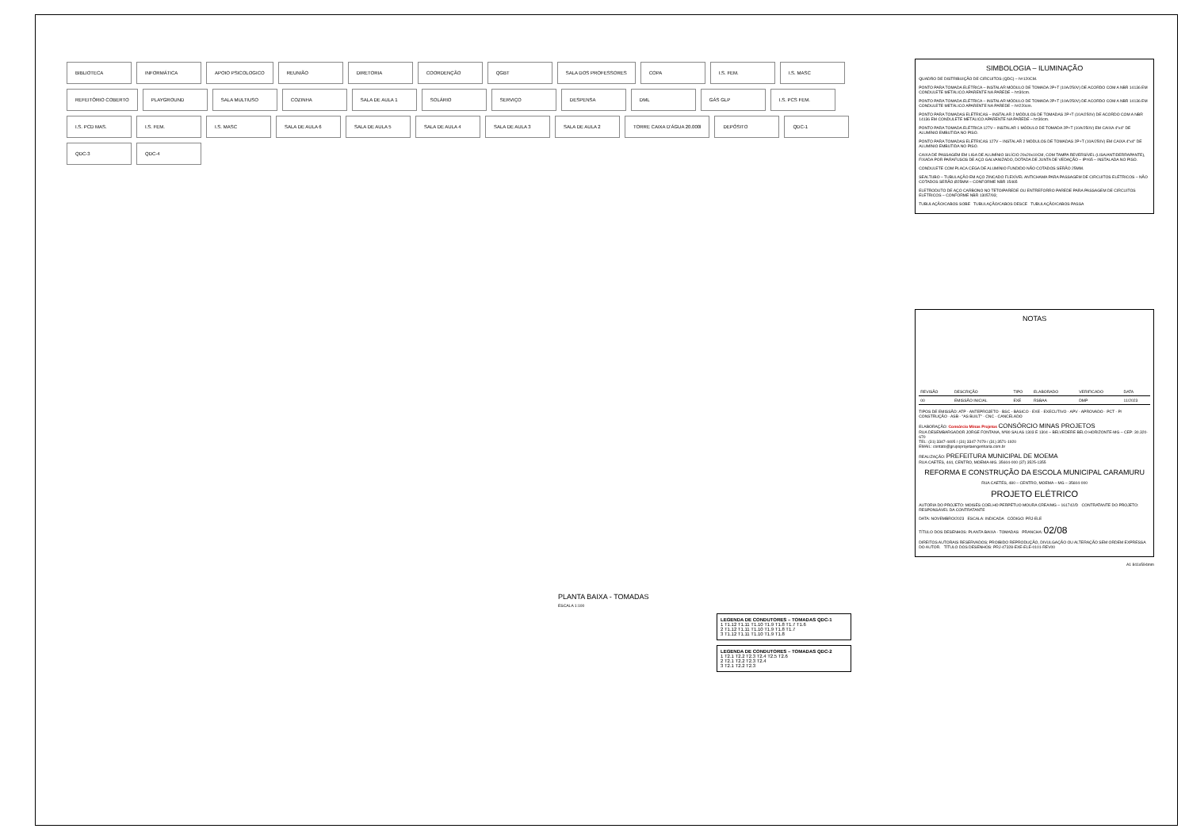BIBLIOTECA INFORMÁTICA APOIO PSICOLOGICO REUNIÃO DIRETORIA COORDENÇÃO QGBT SALA DOS PROFESSORES COPA I.S. FEM. I.S. MASC REFEITÓRIO COBERTO PLAYGROUND SALA MULTIUSO COZINHA SALA DE AULA 1 SOLÁRIO SERVIÇO DESPENSA DML GÁS GLP I.S. PCS FEM. I.S. PCD MAS. I.S. FEM. I.S. MASC SALA DE AULA 6 SALA DE AULA 5 SALA DE AULA 4 SALA DE AULA 3 SALA DE AULA 2 TORRE CAIXA D'ÁGUA 20.000l DEPÓSITO QDC-1 QDC-3 QDC-4
PLANTA BAIXA - TOMADAS
ESCALA 1:100
LEGENDA DE CONDUTORES – TOMADAS QDC-1
1 T1.12 T1.11 T1.10 T1.9 T1.8 T1.7 T1.6
2 T1.12 T1.11 T1.10 T1.9 T1.8 T1.7
3 T1.12 T1.11 T1.10 T1.9 T1.8
LEGENDA DE CONDUTORES – TOMADAS QDC-2
1 T2.1 T2.2 T2.3 T2.4 T2.5 T2.6
2 T2.1 T2.2 T2.3 T2.4
3 T2.1 T2.2 T2.3
SIMBOLOGIA – ILUMINAÇÃO
QUADRO DE DISTRIBUIÇÃO DE CIRCUITOS (QDC) – h=120CM.
PONTO PARA TOMADA ELÉTRICA – INSTALAR MÓDULO DE TOMADA 2P+T (10A/250V) DE ACORDO COM A NBR 14136 EM CONDULETE METÁLICO APARENTE NA PAREDE – h=30cm.
PONTO PARA TOMADA ELÉTRICA – INSTALAR MÓDULO DE TOMADA 2P+T (10A/250V) DE ACORDO COM A NBR 14136 EM CONDULETE METÁLICO APARENTE NA PAREDE – h=220cm.
PONTO PARA TOMADAS ELÉTRICAS – INSTALAR 2 MÓDULOS DE TOMADAS 2P+T (10A/250V) DE ACORDO COM A NBR 14136 EM CONDULETE METÁLICO APARENTE NA PAREDE – h=30cm.
PONTO PARA TOMADA ELÉTRICA 127V – INSTALAR 1 MÓDULO DE TOMADA 2P+T (10A/250V) EM CAIXA 4"x4" DE ALUMÍNIO EMBUTIDA NO PISO.
PONTO PARA TOMADAS ELÉTRICAS 127V – INSTALAR 2 MÓDULOS DE TOMADAS 2P+T (10A/250V) EM CAIXA 4"x4" DE ALUMÍNIO EMBUTIDA NO PISO.
CAIXA DE PASSAGEM EM LIGA DE ALUMÍNIO SILÍCIO 20x20x10CM, COM TAMPA REVERSÍVEL (LISA/ANTIDERRAPANTE), FIXADA POR PARAFUSOS DE AÇO GALVANIZADO, DOTADA DE JUNTA DE VEDAÇÃO – IP=65 – INSTALADA NO PISO.
CONDULETE COM PLACA CEGA DE ALUMÍNIO FUNDIDO NÃO COTADOS SERÃO 25MM.
SEALTUBO – TUBULAÇÃO EM AÇO ZINCADO FLEXÍVEL ANTICHAMA PARA PASSAGEM DE CIRCUITOS ELÉTRICOS – NÃO COTADOS SERÃO Ø25MM – CONFORME NBR 15465
ELETRODUTO DE AÇO CARBONO NO TETO/PAREDE OU ENTREFORRO PAREDE PARA PASSAGEM DE CIRCUITOS ELÉTRICOS – CONFORME NBR 13057/93;
TUBULAÇÃO/CABOS SOBE TUBULAÇÃO/CABOS DESCE TUBULAÇÃO/CABOS PASSA
NOTAS
| REVISÃO | DESCRIÇÃO | TIPO | ELABORADO | VERIFICADO | DATA |
| --- | --- | --- | --- | --- | --- |
| 00 | EMISSÃO INICIAL | EXE | RSBAA | DMP | 11/2023 |
TIPOS DE EMISSÃO: ATP - ANTEPROJETO · BSC - BÁSICO · EXE - EXECUTIVO · APV - APROVADO · PCT - P/ CONSTRUÇÃO · ASB - "AS BUILT" · CNC - CANCELADO
ELABORAÇÃO: Consórcio Minas Projetos CONSÓRCIO MINAS PROJETOS
RUA DESEMBARGADOR JORGE FONTANA, Nº80 SALAS 1303 E 1304 – BELVEDERE BELO HORIZONTE-MG – CEP: 30.320-670
TEL: (31) 3347-4405 / (31) 3347-7079 / (31) 3571-1920
EMAIL: contato@grupoprojetaengenharia.com.br
REALIZAÇÃO: PREFEITURA MUNICIPAL DE MOEMA
RUA CAETÉS, 444, CENTRO, MOEMA-MG. 35604-000 (37) 3525-1355
REFORMA E CONSTRUÇÃO DA ESCOLA MUNICIPAL CARAMURU
RUA CAETÉS, 480 – CENTRO, MOEMA – MG – 35604-000
PROJETO ELÉTRICO
AUTORIA DO PROJETO: MOISÉS COELHO PERPÉTUO MOURA CREA/MG – 161742/D CONTRATANTE DO PROJETO: RESPONSÁVEL DA CONTRATANTE
DATA: NOVEMBRO/2023 ESCALA: INDICADA CÓDIGO: PRJ-ELE
TÍTULO DOS DESENHOS: PLANTA BAIXA - TOMADAS PRANCHA: 02/08
DIREITOS AUTORAIS RESERVADOS; PROIBIDO REPRODUÇÃO, DIVULGAÇÃO OU ALTERAÇÃO SEM ORDEM EXPRESSA DO AUTOR. TÍTULO DOS DESENHOS: PRJ-47328-EXE-ELE-0101-REV00
A1 841x594mm